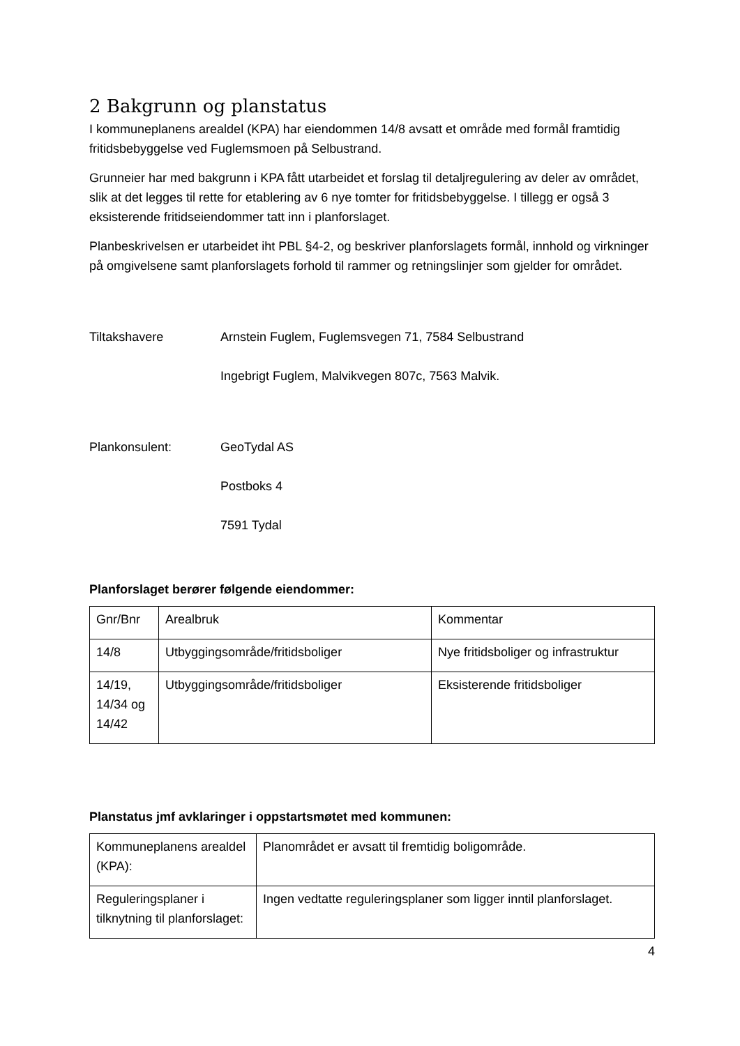2 Bakgrunn og planstatus
I kommuneplanens arealdel (KPA) har eiendommen 14/8 avsatt et område med formål framtidig fritidsbebyggelse ved Fuglemsmoen på Selbustrand.
Grunneier har med bakgrunn i KPA fått utarbeidet et forslag til detaljregulering av deler av området, slik at det legges til rette for etablering av 6 nye tomter for fritidsbebyggelse. I tillegg er også 3 eksisterende fritidseiendommer tatt inn i planforslaget.
Planbeskrivelsen er utarbeidet iht PBL §4-2, og beskriver planforslagets formål, innhold og virkninger på omgivelsene samt planforslagets forhold til rammer og retningslinjer som gjelder for området.
Tiltakshavere Arnstein Fuglem, Fuglemsvegen 71, 7584 Selbustrand
Ingebrigt Fuglem, Malvikvegen 807c, 7563 Malvik.
Plankonsulent: GeoTydal AS
Postboks 4
7591 Tydal
Planforslaget berører følgende eiendommer:
| Gnr/Bnr | Arealbruk | Kommentar |
| 14/8 | Utbyggingsområde/fritidsboliger | Nye fritidsboliger og infrastruktur |
| 14/19, 14/34 og 14/42 | Utbyggingsområde/fritidsboliger | Eksisterende fritidsboliger |
Planstatus jmf avklaringer i oppstartsmøtet med kommunen:
| Kommuneplanens arealdel (KPA): | Planområdet er avsatt til fremtidig boligområde. |
| Reguleringsplaner i tilknytning til planforslaget: | Ingen vedtatte reguleringsplaner som ligger inntil planforslaget. |
4